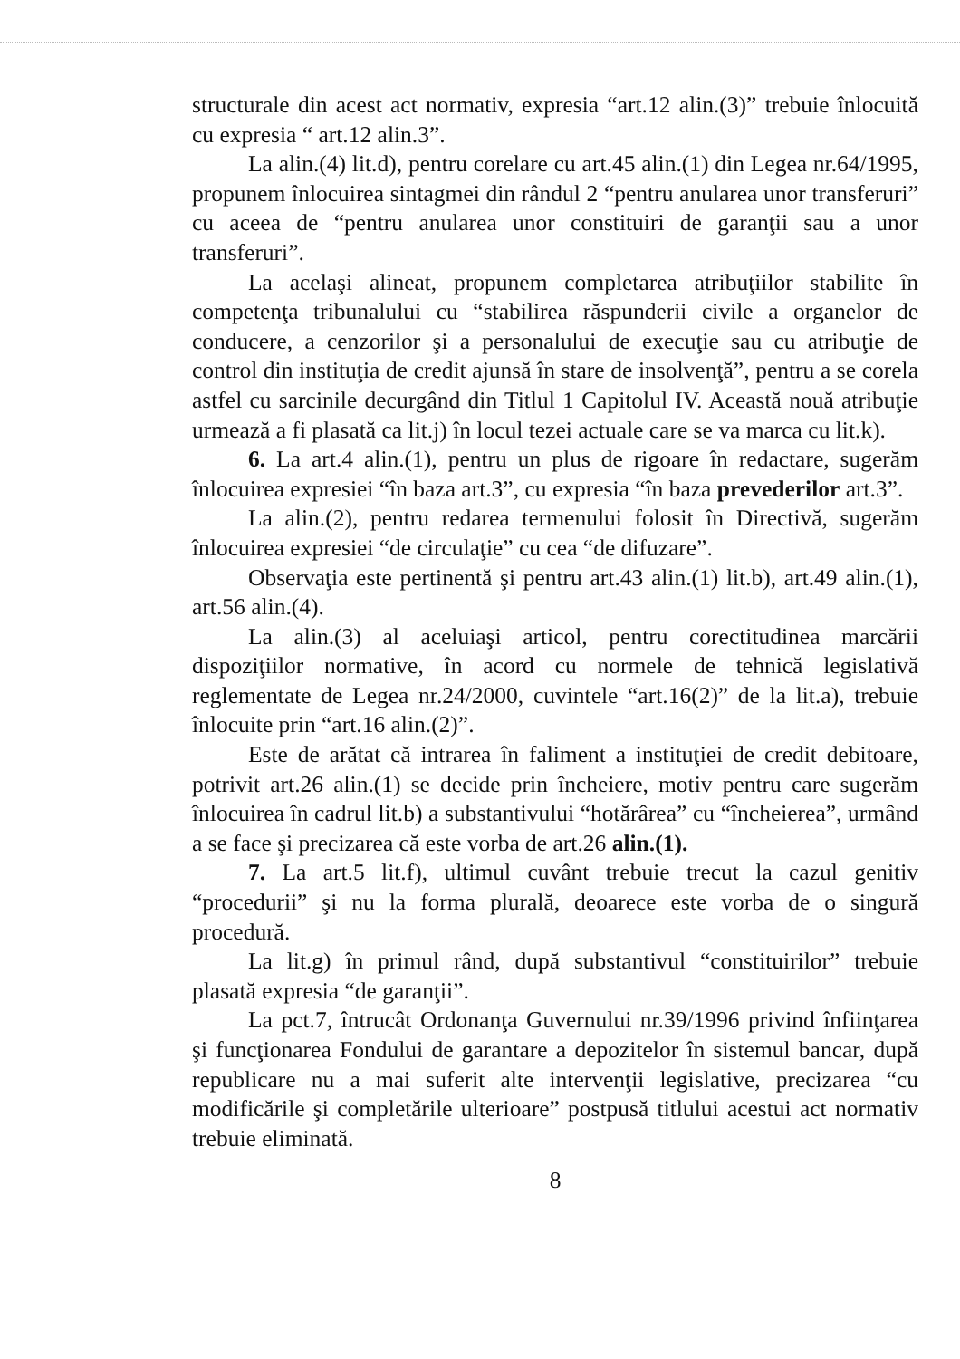structurale din acest act normativ, expresia “art.12 alin.(3)” trebuie înlocuită cu expresia “ art.12 alin.3”.
La alin.(4) lit.d), pentru corelare cu art.45 alin.(1) din Legea nr.64/1995, propunem înlocuirea sintagmei din rândul 2 “pentru anularea unor transferuri” cu aceea de “pentru anularea unor constituiri de garanţii sau a unor transferuri”.
La acelaşi alineat, propunem completarea atribuţiilor stabilite în competenţa tribunalului cu “stabilirea răspunderii civile a organelor de conducere, a cenzorilor şi a personalului de execuţie sau cu atribuţie de control din instituţia de credit ajunsă în stare de insolvenţă”, pentru a se corela astfel cu sarcinile decurgând din Titlul 1 Capitolul IV. Această nouă atribuţie urmează a fi plasată ca lit.j) în locul tezei actuale care se va marca cu lit.k).
6. La art.4 alin.(1), pentru un plus de rigoare în redactare, sugerăm înlocuirea expresiei “în baza art.3”, cu expresia “în baza prevederilor art.3”.
La alin.(2), pentru redarea termenului folosit în Directivă, sugerăm înlocuirea expresiei “de circulaţie” cu cea “de difuzare”.
Observaţia este pertinentă şi pentru art.43 alin.(1) lit.b), art.49 alin.(1), art.56 alin.(4).
La alin.(3) al aceluiaşi articol, pentru corectitudinea marcării dispoziţiilor normative, în acord cu normele de tehnică legislativă reglementate de Legea nr.24/2000, cuvintele “art.16(2)” de la lit.a), trebuie înlocuite prin “art.16 alin.(2)”.
Este de arătat că intrarea în faliment a instituţiei de credit debitoare, potrivit art.26 alin.(1) se decide prin încheiere, motiv pentru care sugerăm înlocuirea în cadrul lit.b) a substantivului “hotărârea” cu “încheierea”, urmând a se face şi precizarea că este vorba de art.26 alin.(1).
7. La art.5 lit.f), ultimul cuvânt trebuie trecut la cazul genitiv “procedurii” şi nu la forma plurală, deoarece este vorba de o singură procedură.
La lit.g) în primul rând, după substantivul “constituirilor” trebuie plasată expresia “de garanţii”.
La pct.7, întrucât Ordonanţa Guvernului nr.39/1996 privind înfiinţarea şi funcţionarea Fondului de garantare a depozitelor în sistemul bancar, după republicare nu a mai suferit alte intervenţii legislative, precizarea “cu modificările şi completările ulterioare” postpusă titlului acestui act normativ trebuie eliminată.
8